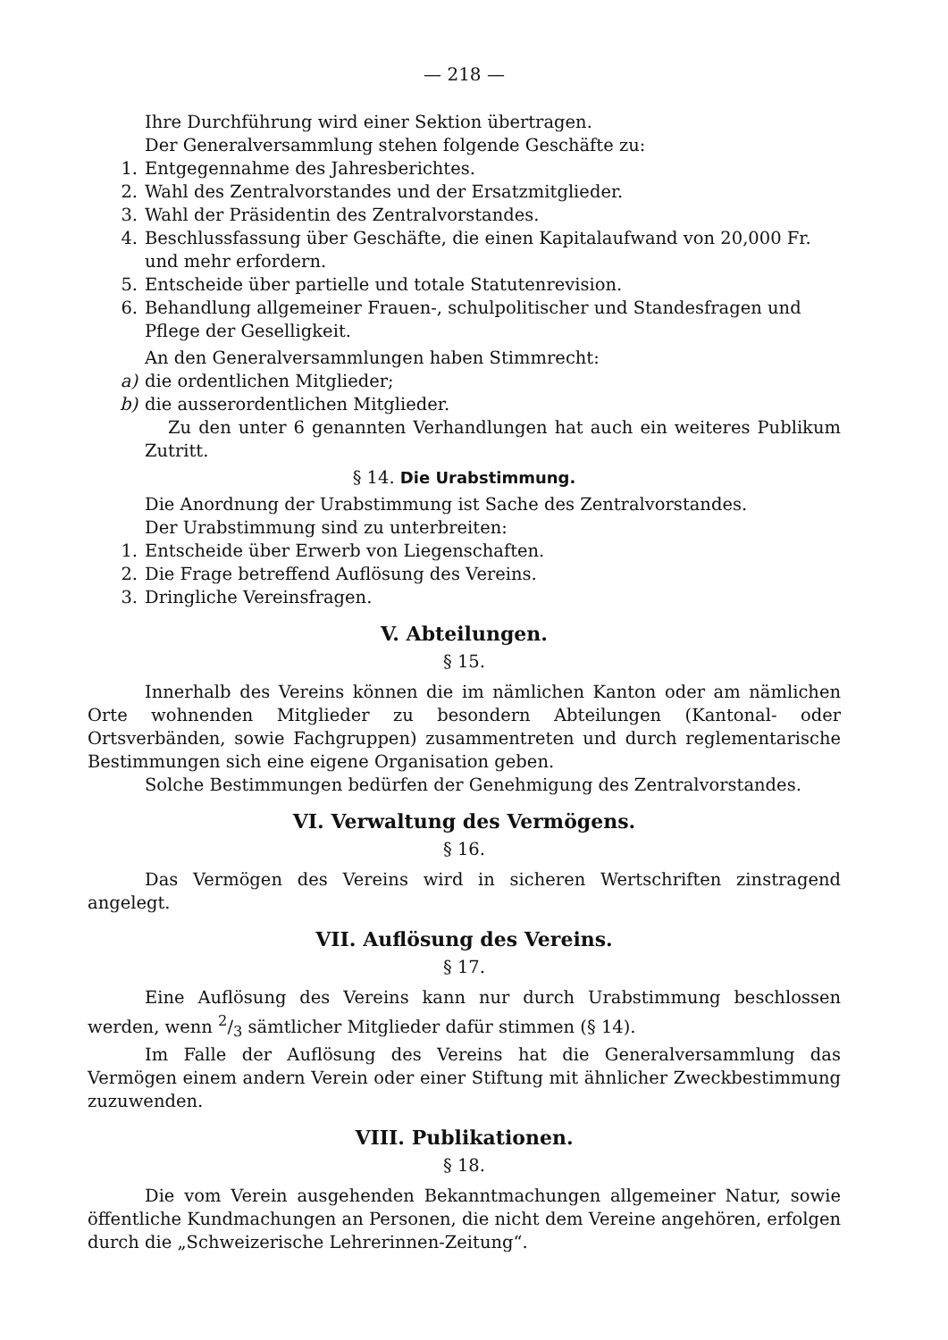— 218 —
Ihre Durchführung wird einer Sektion übertragen.
Der Generalversammlung stehen folgende Geschäfte zu:
1. Entgegennahme des Jahresberichtes.
2. Wahl des Zentralvorstandes und der Ersatzmitglieder.
3. Wahl der Präsidentin des Zentralvorstandes.
4. Beschlussfassung über Geschäfte, die einen Kapitalaufwand von 20,000 Fr. und mehr erfordern.
5. Entscheide über partielle und totale Statutenrevision.
6. Behandlung allgemeiner Frauen-, schulpolitischer und Standesfragen und Pflege der Geselligkeit.
An den Generalversammlungen haben Stimmrecht:
a) die ordentlichen Mitglieder;
b) die ausserordentlichen Mitglieder.
Zu den unter 6 genannten Verhandlungen hat auch ein weiteres Publikum Zutritt.
§ 14. Die Urabstimmung.
Die Anordnung der Urabstimmung ist Sache des Zentralvorstandes.
Der Urabstimmung sind zu unterbreiten:
1. Entscheide über Erwerb von Liegenschaften.
2. Die Frage betreffend Auflösung des Vereins.
3. Dringliche Vereinsfragen.
V. Abteilungen.
§ 15.
Innerhalb des Vereins können die im nämlichen Kanton oder am nämlichen Orte wohnenden Mitglieder zu besondern Abteilungen (Kantonal- oder Ortsverbänden, sowie Fachgruppen) zusammentreten und durch reglementarische Bestimmungen sich eine eigene Organisation geben.
Solche Bestimmungen bedürfen der Genehmigung des Zentralvorstandes.
VI. Verwaltung des Vermögens.
§ 16.
Das Vermögen des Vereins wird in sicheren Wertschriften zinstragend angelegt.
VII. Auflösung des Vereins.
§ 17.
Eine Auflösung des Vereins kann nur durch Urabstimmung beschlossen werden, wenn 2/3 sämtlicher Mitglieder dafür stimmen (§ 14).
Im Falle der Auflösung des Vereins hat die Generalversammlung das Vermögen einem andern Verein oder einer Stiftung mit ähnlicher Zweckbestimmung zuzuwenden.
VIII. Publikationen.
§ 18.
Die vom Verein ausgehenden Bekanntmachungen allgemeiner Natur, sowie öffentliche Kundmachungen an Personen, die nicht dem Vereine angehören, erfolgen durch die „Schweizerische Lehrerinnen-Zeitung“.